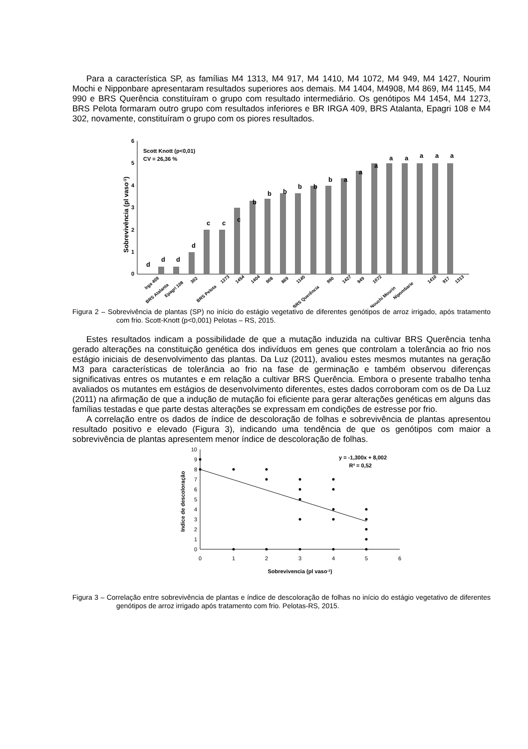Para a característica SP, as famílias M4 1313, M4 917, M4 1410, M4 1072, M4 949, M4 1427, Nourim Mochi e Nipponbare apresentaram resultados superiores aos demais. M4 1404, M4908, M4 869, M4 1145, M4 990 e BRS Querência constituíram o grupo com resultado intermediário. Os genótipos M4 1454, M4 1273, BRS Pelota formaram outro grupo com resultados inferiores e BR IRGA 409, BRS Atalanta, Epagri 108 e M4 302, novamente, constituíram o grupo com os piores resultados.
6
5
4
3
2
1
0
Sobrevivência (pl vaso-1)
Scott Knott (p<0,01)
CV = 26,36 %
d
d
d
d
c
c
c
b
b
b
b
b
b
a
a
a
a
a
a
a
a
Irga 409
BRS Atalanta
Epagri 108
302
BRS Pelota
1273
1454
1404
908
869
1145
BRS Querência
990
1427
949
1072
Nouchi Mourin
Nipombarie
1410
917
1313
Figura 2 – Sobrevivência de plantas (SP) no início do estágio vegetativo de diferentes genótipos de arroz irrigado, após tratamento com frio. Scott-Knott (p<0,001) Pelotas – RS, 2015.
Estes resultados indicam a possibilidade de que a mutação induzida na cultivar BRS Querência tenha gerado alterações na constituição genética dos indivíduos em genes que controlam a tolerância ao frio nos estágio iniciais de desenvolvimento das plantas. Da Luz (2011), avaliou estes mesmos mutantes na geração M3 para características de tolerância ao frio na fase de germinação e também observou diferenças significativas entres os mutantes e em relação a cultivar BRS Querência. Embora o presente trabalho tenha avaliados os mutantes em estágios de desenvolvimento diferentes, estes dados corroboram com os de Da Luz (2011) na afirmação de que a indução de mutação foi eficiente para gerar alterações genéticas em alguns das famílias testadas e que parte destas alterações se expressam em condições de estresse por frio.
A correlação entre os dados de índice de descoloração de folhas e sobrevivência de plantas apresentou resultado positivo e elevado (Figura 3), indicando uma tendência de que os genótipos com maior a sobrevivência de plantas apresentem menor índice de descoloração de folhas.
10
9
8
7
6
5
4
3
2
1
0
0
1
2
3
4
5
6
Indice de descoloração
Sobrevivencia (pl vaso-1)
y = -1,300x + 8,002
R² = 0,52
Figura 3 – Correlação entre sobrevivência de plantas e índice de descoloração de folhas no início do estágio vegetativo de diferentes genótipos de arroz irrigado após tratamento com frio. Pelotas-RS, 2015.